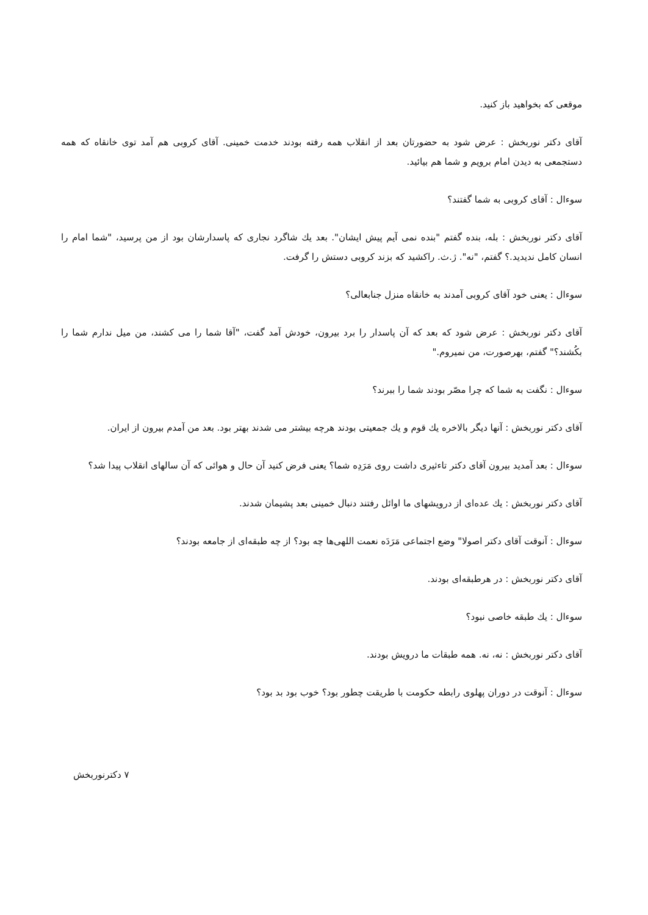موقعی که بخواهید باز کنید.
آقای دکتر نوربخش : عرض شود به حضورتان بعد از انقلاب همه رفته بودند خدمت خمینی. آقای کروبی هم آمد توی خانقاه که همه دستجمعی به دیدن امام برویم و شما هم بیائید.
سوءال : آقای کروبی به شما گفتند؟
آقای دکتر نوربخش : بله، بنده گفتم "بنده نمی آیم پیش ایشان". بعد یك شاگرد نجاری که پاسدارشان بود از من پرسید، "شما امام را انسان کامل نديدید.؟ گفتم، "نه". ژ.ث. راکشید که بزند کروبی دستش را گرفت.
سوءال : یعنی خود آقای کروبی آمدند به خانقاه منزل جنابعالی؟
آقای دکتر نوربخش : عرض شود که بعد که آن پاسدار را برد بیرون، خودش آمد گفت، "آقا شما را می کشند، من میل ندارم شما را بکُشند؟" گفتم، بهرصورت، من نمیروم."
سوءال : نگفت به شما که چرا مصّر بودند شما را ببرند؟
آقای دکتر نوربخش : آنها دیگر بالاخره یك قوم و یك جمعیتی بودند هرچه بیشتر می شدند بهتر بود. بعد من آمدم بیرون از ایران.
سوءال : بعد آمدید بیرون آقای دکتر تاءثیری داشت روی مَرَدِه شما؟ یعنی فرض کنید آن حال و هوائی که آن سالهای انقلاب پیدا شد؟
آقای دکتر نوربخش : یك عده‌ای از درویشهای ما اوائل رفتند دنبال خمینی بعد پشیمان شدند.
سوءال : آنوقت آقای دکتر اصولا" وضع اجتماعی مَرَدَه نعمت اللهی‌ها چه بود؟ از چه طبقه‌ای از جامعه بودند؟
آقای دکتر نوربخش : در هرطبقه‌ای بودند.
سوءال : یك طبقه خاصی نبود؟
آقای دکتر نوربخش : نه، نه. همه طبقات ما درویش بودند.
سوءال : آنوقت در دوران پهلوی رابطه حکومت با طریقت چطور بود؟ خوب بود بد بود؟
۷ دکترنوربخش